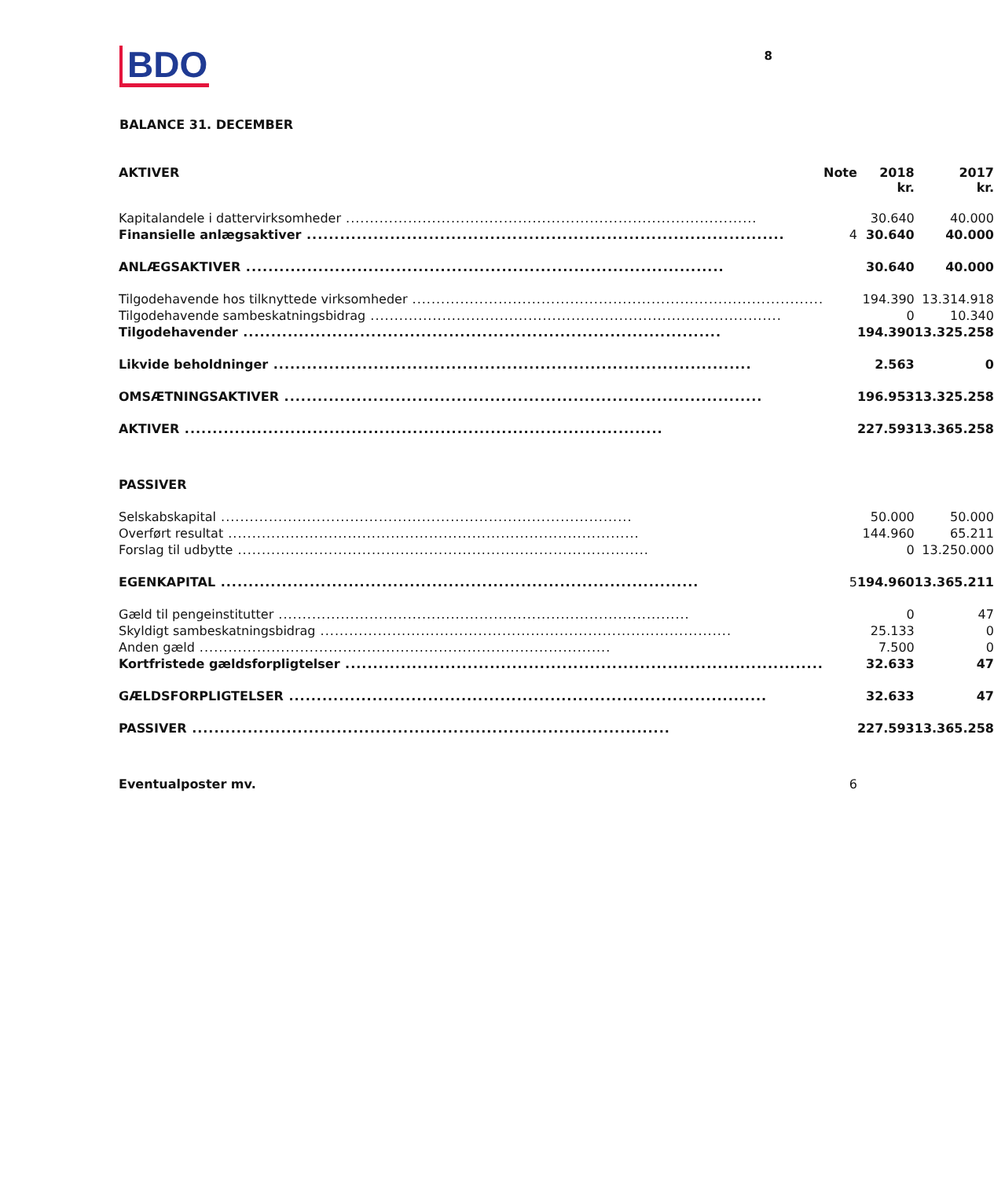BDO
8
BALANCE 31. DECEMBER
| AKTIVER | Note | 2018 kr. | 2017 kr. |
| --- | --- | --- | --- |
| Kapitalandele i dattervirksomheder | | 30.640 | 40.000 |
| Finansielle anlægsaktiver | 4 | 30.640 | 40.000 |
| ANLÆGSAKTIVER | | 30.640 | 40.000 |
| Tilgodehavende hos tilknyttede virksomheder | | 194.390 | 13.314.918 |
| Tilgodehavende sambeskatningsbidrag | | 0 | 10.340 |
| Tilgodehavender | | 194.390 | 13.325.258 |
| Likvide beholdninger | | 2.563 | 0 |
| OMSÆTNINGSAKTIVER | | 196.953 | 13.325.258 |
| AKTIVER | | 227.593 | 13.365.258 |
| PASSIVER | | | |
| Selskabskapital | | 50.000 | 50.000 |
| Overført resultat | | 144.960 | 65.211 |
| Forslag til udbytte | | 0 | 13.250.000 |
| EGENKAPITAL | 5 | 194.960 | 13.365.211 |
| Gæld til pengeinstitutter | | 0 | 47 |
| Skyldigt sambeskatningsbidrag | | 25.133 | 0 |
| Anden gæld | | 7.500 | 0 |
| Kortfristede gældsforpligtelser | | 32.633 | 47 |
| GÆLDSFORPLIGTELSER | | 32.633 | 47 |
| PASSIVER | | 227.593 | 13.365.258 |
| Eventualposter mv. | 6 | | |